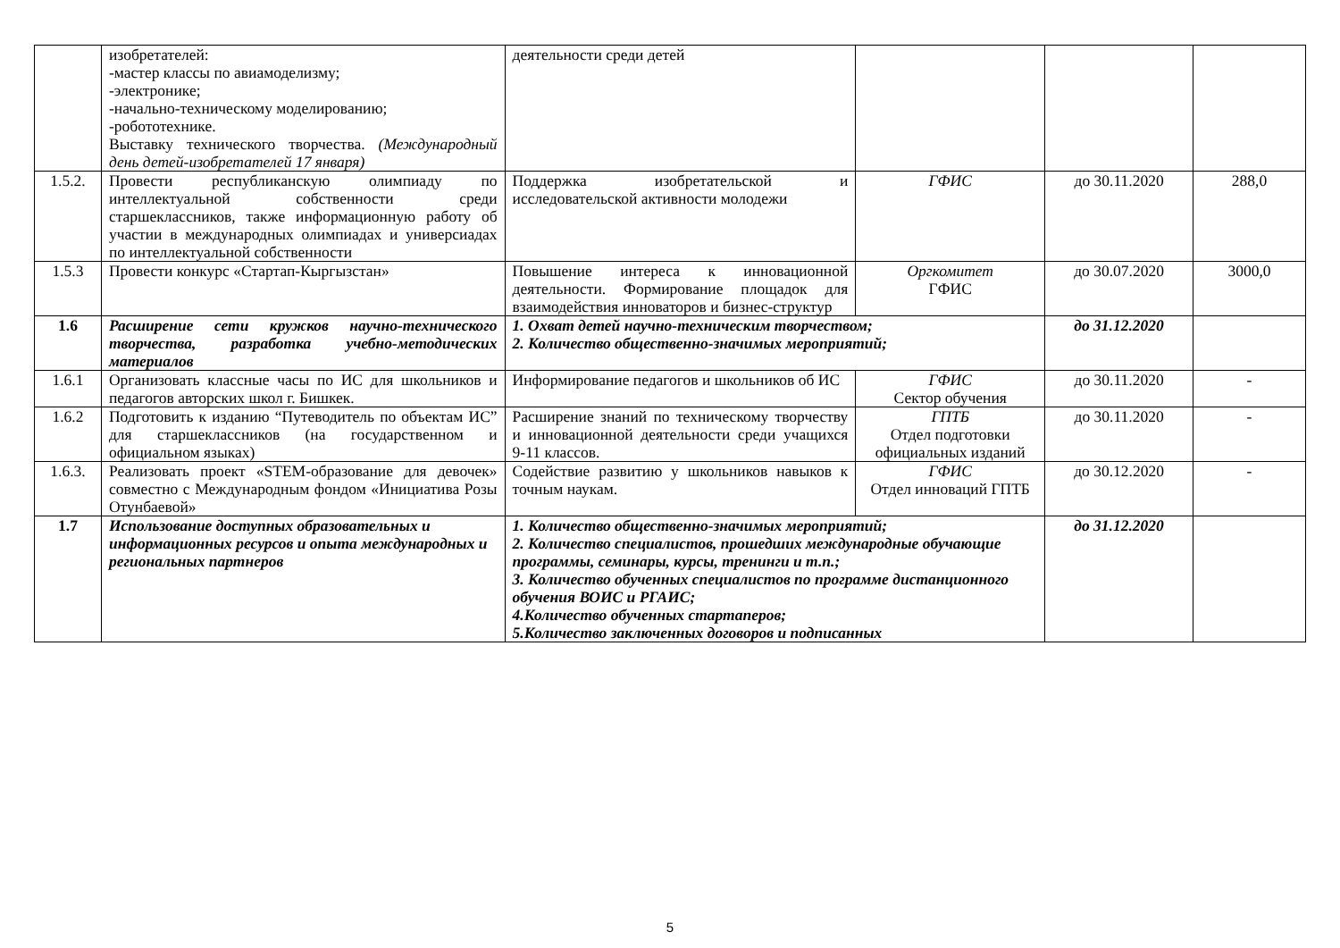| | изобретателей: -мастер классы по авиамоделизму; -электронике; -начально-техническому моделированию; -робототехнике. Выставку технического творчества. (Международный день детей-изобретателей 17 января) | деятельности среди детей | | | |
| 1.5.2. | Провести республиканскую олимпиаду по интеллектуальной собственности среди старшеклассников, также информационную работу об участии в международных олимпиадах и универсиадах по интеллектуальной собственности | Поддержка изобретательской и исследовательской активности молодежи | ГФИС | до 30.11.2020 | 288,0 |
| 1.5.3 | Провести конкурс «Стартап-Кыргызстан» | Повышение интереса к инновационной деятельности. Формирование площадок для взаимодействия инноваторов и бизнес-структур | Оргкомитет ГФИС | до 30.07.2020 | 3000,0 |
| 1.6 | Расширение сети кружков научно-технического творчества, разработка учебно-методических материалов | 1. Охват детей научно-техническим творчеством; 2. Количество общественно-значимых мероприятий; | | до 31.12.2020 | |
| 1.6.1 | Организовать классные часы по ИС для школьников и педагогов авторских школ г. Бишкек. | Информирование педагогов и школьников об ИС | ГФИС Сектор обучения | до 30.11.2020 | - |
| 1.6.2 | Подготовить к изданию “Путеводитель по объектам ИС” для старшеклассников (на государственном и официальном языках) | Расширение знаний по техническому творчеству и инновационной деятельности среди учащихся 9-11 классов. | ГПТБ Отдел подготовки официальных изданий | до 30.11.2020 | - |
| 1.6.3. | Реализовать проект «STEM-образование для девочек» совместно с Международным фондом «Инициатива Розы Отунбаевой» | Содействие развитию у школьников навыков к точным наукам. | ГФИС Отдел инноваций ГПТБ | до 30.12.2020 | - |
| 1.7 | Использование доступных образовательных и информационных ресурсов и опыта международных и региональных партнеров | 1. Количество общественно-значимых мероприятий; 2. Количество специалистов, прошедших международные обучающие программы, семинары, курсы, тренинги и т.п.; 3. Количество обученных специалистов по программе дистанционного обучения ВОИС и РГАИС; 4.Количество обученных стартаперов; 5.Количество заключенных договоров и подписанных | | до 31.12.2020 | |
5